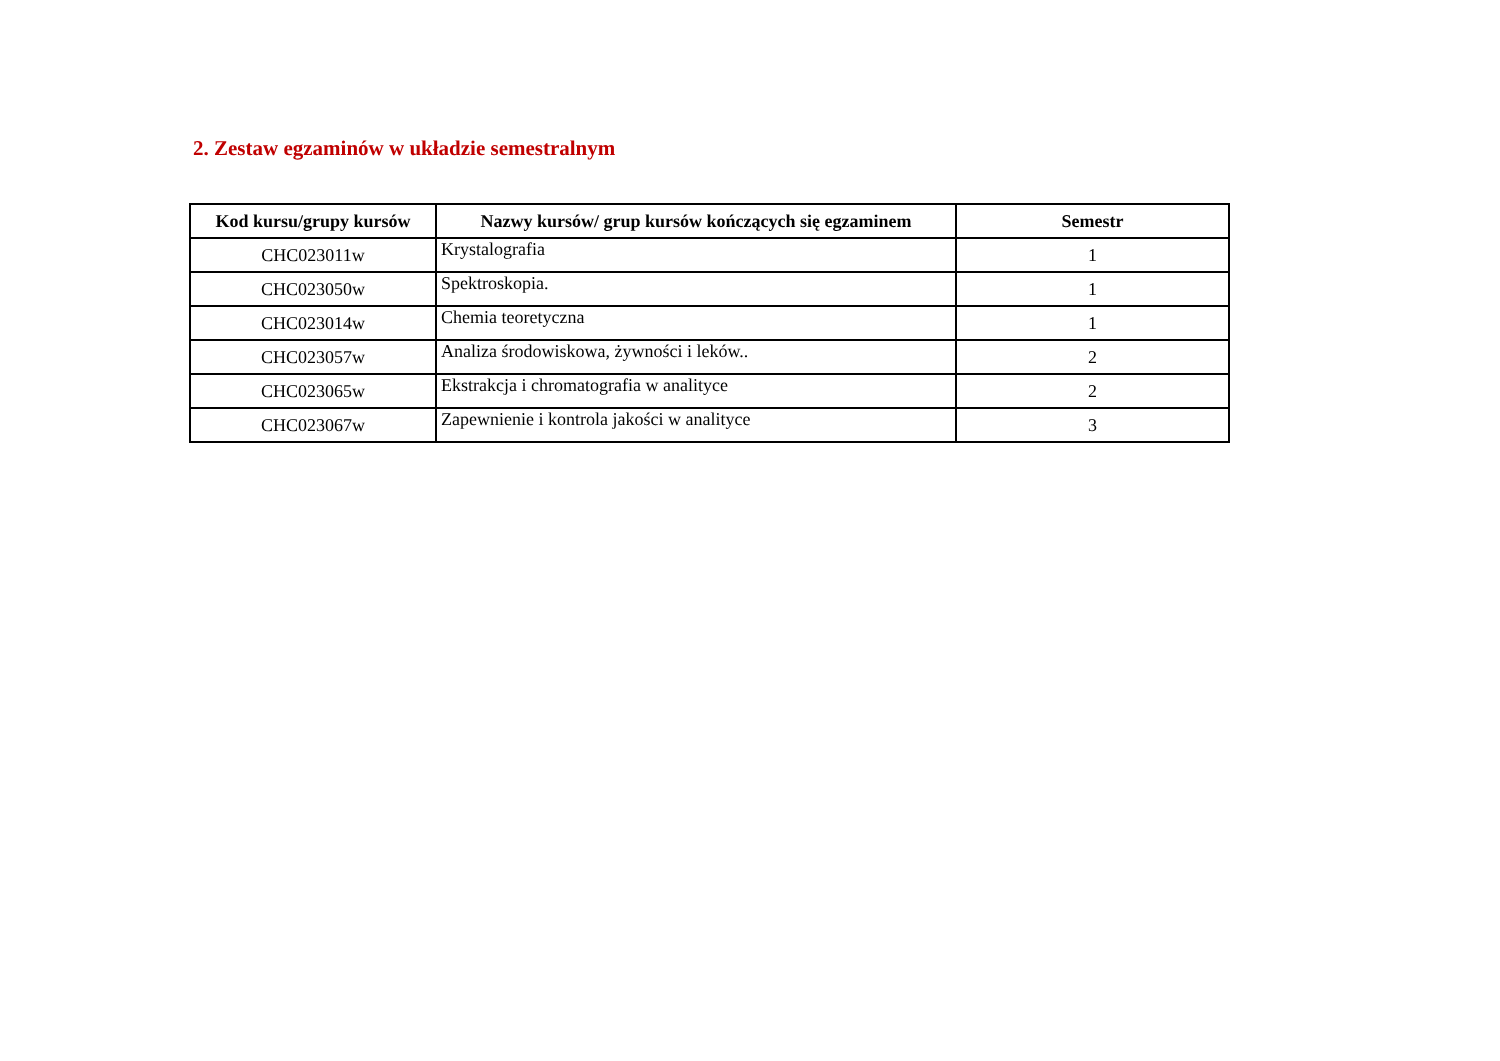2. Zestaw egzaminów w układzie semestralnym
| Kod kursu/grupy kursów | Nazwy kursów/ grup kursów kończących się egzaminem | Semestr |
| --- | --- | --- |
| CHC023011w | Krystalografia | 1 |
| CHC023050w | Spektroskopia. | 1 |
| CHC023014w | Chemia teoretyczna | 1 |
| CHC023057w | Analiza środowiskowa, żywności i leków.. | 2 |
| CHC023065w | Ekstrakcja i chromatografia w analityce | 2 |
| CHC023067w | Zapewnienie i kontrola jakości w analityce | 3 |